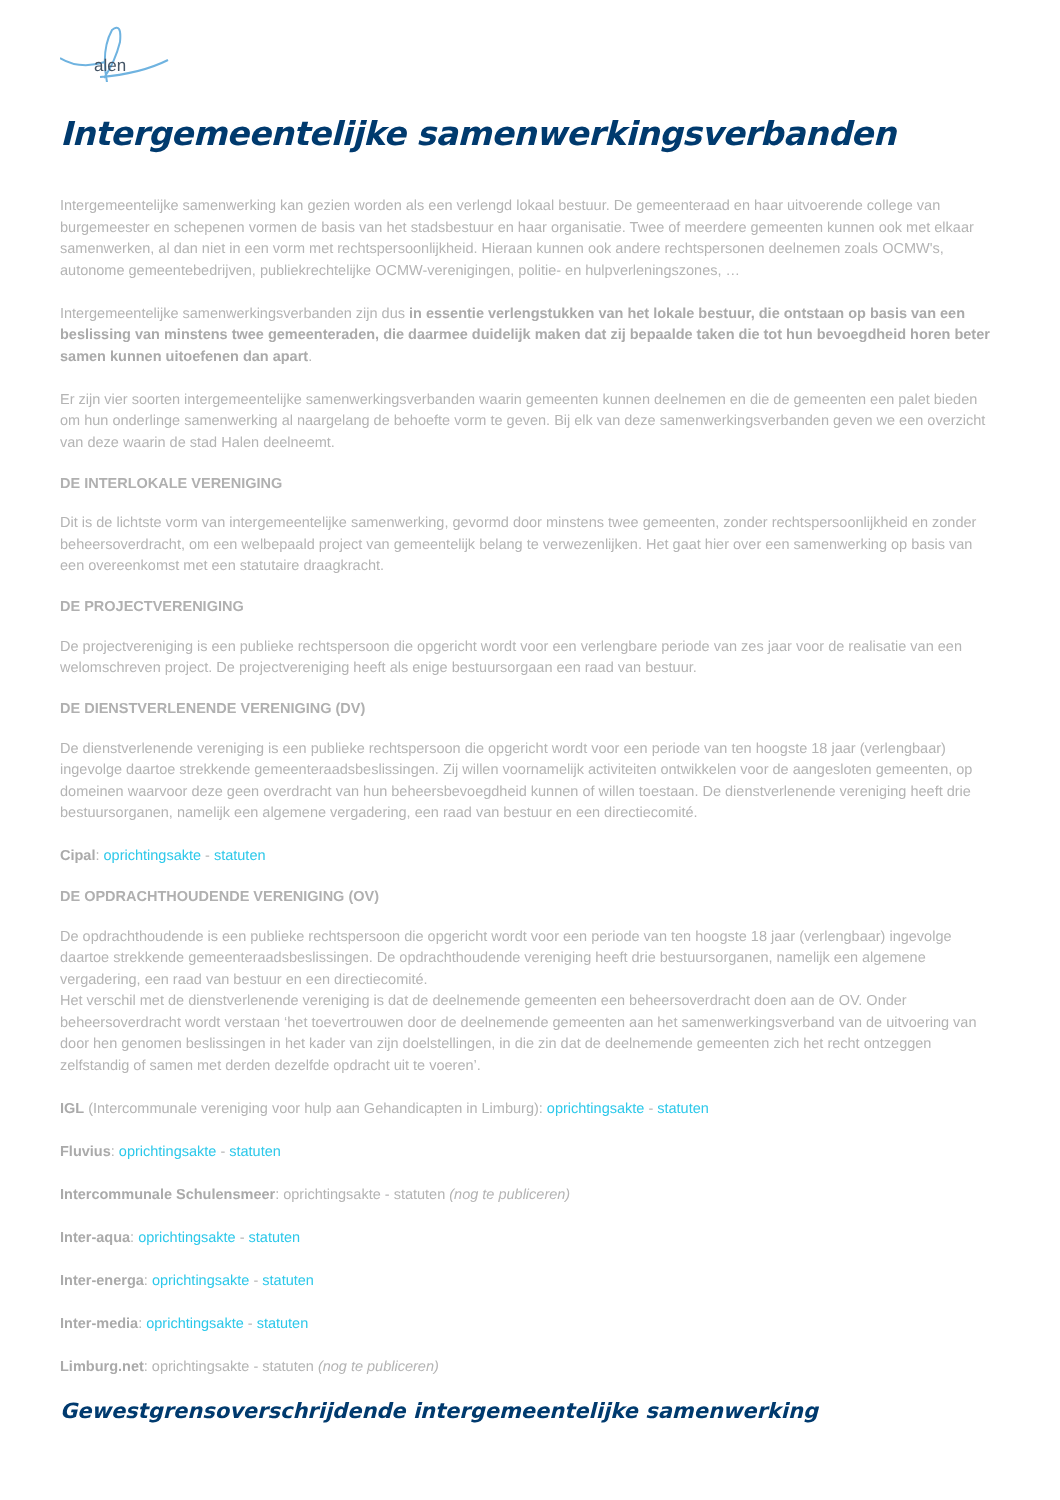alen
Intergemeentelijke samenwerkingsverbanden
Intergemeentelijke samenwerking kan gezien worden als een verlengd lokaal bestuur. De gemeenteraad en haar uitvoerende college van burgemeester en schepenen vormen de basis van het stadsbestuur en haar organisatie. Twee of meerdere gemeenten kunnen ook met elkaar samenwerken, al dan niet in een vorm met rechtspersoonlijkheid. Hieraan kunnen ook andere rechtspersonen deelnemen zoals OCMW's, autonome gemeentebedrijven, publiekrechtelijke OCMW-verenigingen, politie- en hulpverleningszones, …
Intergemeentelijke samenwerkingsverbanden zijn dus in essentie verlengstukken van het lokale bestuur, die ontstaan op basis van een beslissing van minstens twee gemeenteraden, die daarmee duidelijk maken dat zij bepaalde taken die tot hun bevoegdheid horen beter samen kunnen uitoefenen dan apart.
Er zijn vier soorten intergemeentelijke samenwerkingsverbanden waarin gemeenten kunnen deelnemen en die de gemeenten een palet bieden om hun onderlinge samenwerking al naargelang de behoefte vorm te geven. Bij elk van deze samenwerkingsverbanden geven we een overzicht van deze waarin de stad Halen deelneemt.
DE INTERLOKALE VERENIGING
Dit is de lichtste vorm van intergemeentelijke samenwerking, gevormd door minstens twee gemeenten, zonder rechtspersoonlijkheid en zonder beheersoverdracht, om een welbepaald project van gemeentelijk belang te verwezenlijken. Het gaat hier over een samenwerking op basis van een overeenkomst met een statutaire draagkracht.
DE PROJECTVERENIGING
De projectvereniging is een publieke rechtspersoon die opgericht wordt voor een verlengbare periode van zes jaar voor de realisatie van een welomschreven project. De projectvereniging heeft als enige bestuursorgaan een raad van bestuur.
DE DIENSTVERLENENDE VERENIGING (DV)
De dienstverlenende vereniging is een publieke rechtspersoon die opgericht wordt voor een periode van ten hoogste 18 jaar (verlengbaar) ingevolge daartoe strekkende gemeenteraadsbeslissingen. Zij willen voornamelijk activiteiten ontwikkelen voor de aangesloten gemeenten, op domeinen waarvoor deze geen overdracht van hun beheersbevoegdheid kunnen of willen toestaan. De dienstverlenende vereniging heeft drie bestuursorganen, namelijk een algemene vergadering, een raad van bestuur en een directiecomité.
Cipal: oprichtingsakte - statuten
DE OPDRACHTHOUDENDE VERENIGING (OV)
De opdrachthoudende is een publieke rechtspersoon die opgericht wordt voor een periode van ten hoogste 18 jaar (verlengbaar) ingevolge daartoe strekkende gemeenteraadsbeslissingen. De opdrachthoudende vereniging heeft drie bestuursorganen, namelijk een algemene vergadering, een raad van bestuur en een directiecomité.
Het verschil met de dienstverlenende vereniging is dat de deelnemende gemeenten een beheersoverdracht doen aan de OV. Onder beheersoverdracht wordt verstaan ‘het toevertrouwen door de deelnemende gemeenten aan het samenwerkingsverband van de uitvoering van door hen genomen beslissingen in het kader van zijn doelstellingen, in die zin dat de deelnemende gemeenten zich het recht ontzeggen zelfstandig of samen met derden dezelfde opdracht uit te voeren’.
IGL (Intercommunale vereniging voor hulp aan Gehandicapten in Limburg): oprichtingsakte - statuten
Fluvius: oprichtingsakte - statuten
Intercommunale Schulensmeer: oprichtingsakte - statuten (nog te publiceren)
Inter-aqua: oprichtingsakte - statuten
Inter-energa: oprichtingsakte - statuten
Inter-media: oprichtingsakte - statuten
Limburg.net: oprichtingsakte - statuten (nog te publiceren)
Gewestgrensoverschrijdende intergemeentelijke samenwerking